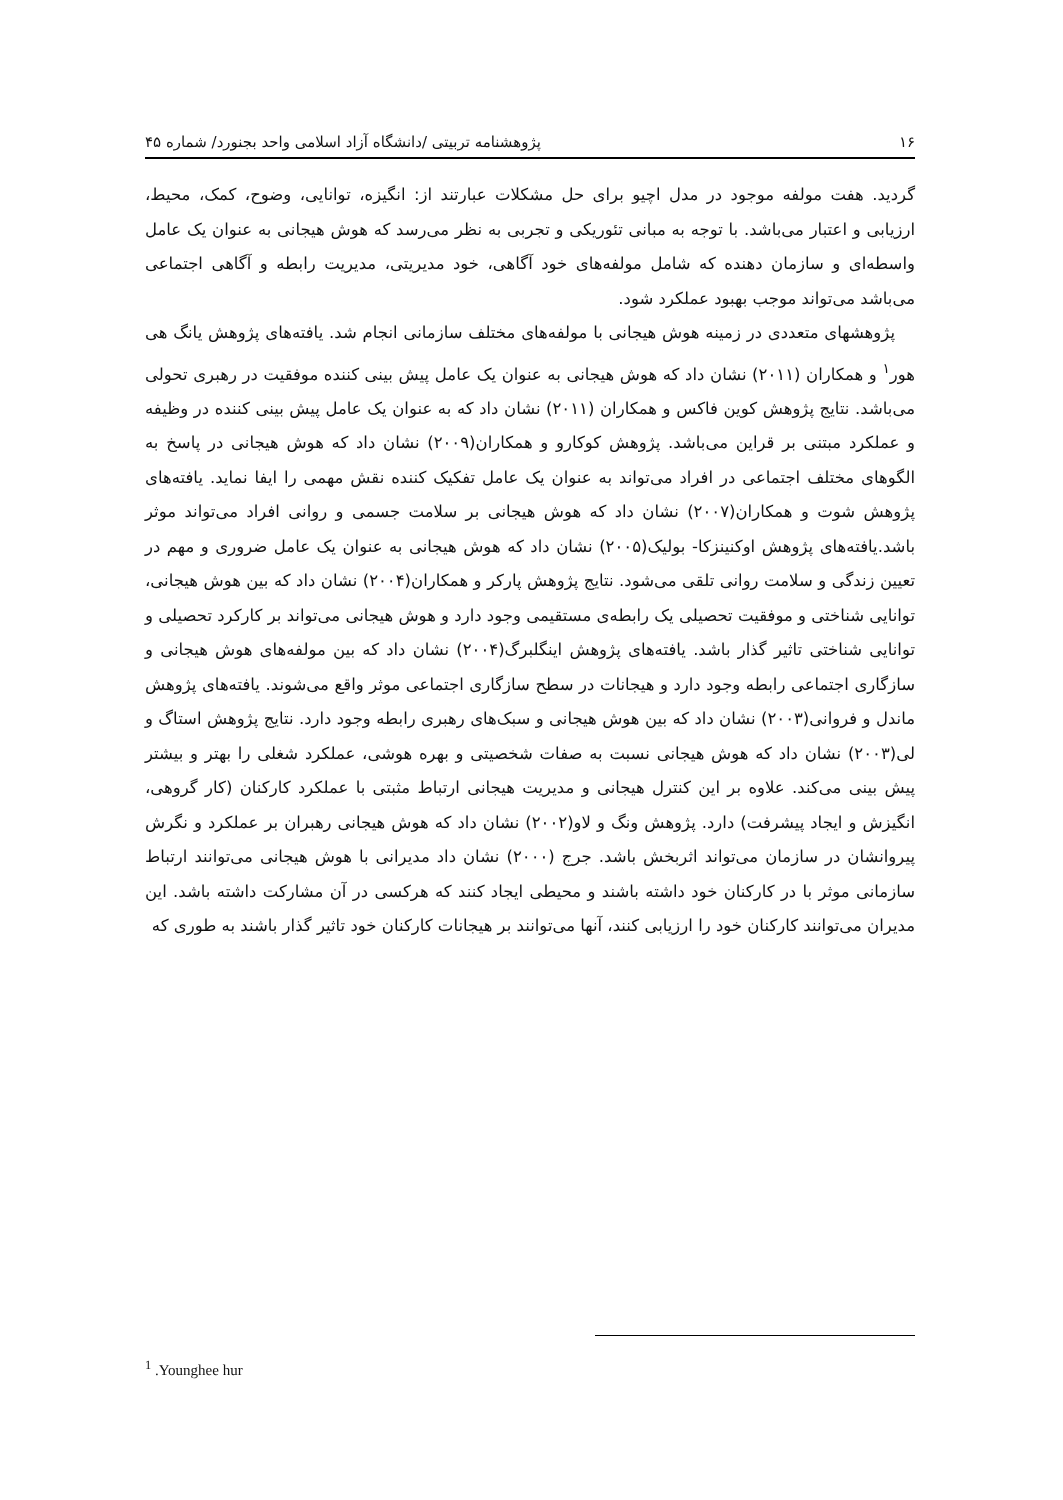۱۶ پژوهشنامه تربیتی /دانشگاه آزاد اسلامی واحد بجنورد/ شماره ۴۵
گردید. هفت مولفه موجود در مدل اچیو برای حل مشکلات عبارتند از: انگیزه، توانایی، وضوح، کمک، محیط، ارزیابی و اعتبار می‌باشد. با توجه به مبانی تئوریکی و تجربی به نظر می‌رسد که هوش هیجانی به عنوان یک عامل واسطه‌ای و سازمان دهنده که شامل مولفه‌های خود آگاهی، خود مدیریتی، مدیریت رابطه و آگاهی اجتماعی می‌باشد می‌تواند موجب بهبود عملکرد شود.
پژوهشهای متعددی در زمینه هوش هیجانی با مولفه‌های مختلف سازمانی انجام شد. یافته‌های پژوهش یانگ هی هور<sup>۱</sup> و همکاران (۲۰۱۱) نشان داد که هوش هیجانی به عنوان یک عامل پیش بینی کننده موفقیت در رهبری تحولی می‌باشد. نتایج پژوهش کوین فاکس و همکاران (۲۰۱۱) نشان داد که به عنوان یک عامل پیش بینی کننده در وظیفه و عملکرد مبتنی بر قراین می‌باشد. پژوهش کوکارو و همکاران(۲۰۰۹) نشان داد که هوش هیجانی در پاسخ به الگوهای مختلف اجتماعی در افراد می‌تواند به عنوان یک عامل تفکیک کننده نقش مهمی را ایفا نماید. یافته‌های پژوهش شوت و همکاران(۲۰۰۷) نشان داد که هوش هیجانی بر سلامت جسمی و روانی افراد می‌تواند موثر باشد.یافته‌های پژوهش اوکنینزکا- بولیک(۲۰۰۵) نشان داد که هوش هیجانی به عنوان یک عامل ضروری و مهم در تعیین زندگی و سلامت روانی تلقی می‌شود. نتایج پژوهش پارکر و همکاران(۲۰۰۴) نشان داد که بین هوش هیجانی، توانایی شناختی و موفقیت تحصیلی یک رابطه‌ی مستقیمی وجود دارد و هوش هیجانی می‌تواند بر کارکرد تحصیلی و توانایی شناختی تاثیر گذار باشد. یافته‌های پژوهش اینگلبرگ(۲۰۰۴) نشان داد که بین مولفه‌های هوش هیجانی و سازگاری اجتماعی رابطه وجود دارد و هیجانات در سطح سازگاری اجتماعی موثر واقع می‌شوند. یافته‌های پژوهش ماندل و فروانی(۲۰۰۳) نشان داد که بین هوش هیجانی و سبک‌های رهبری رابطه وجود دارد. نتایج پژوهش استاگ و لی(۲۰۰۳) نشان داد که هوش هیجانی نسبت به صفات شخصیتی و بهره هوشی، عملکرد شغلی را بهتر و بیشتر پیش بینی می‌کند. علاوه بر این کنترل هیجانی و مدیریت هیجانی ارتباط مثبتی با عملکرد کارکنان (کار گروهی، انگیزش و ایجاد پیشرفت) دارد. پژوهش ونگ و لاو(۲۰۰۲) نشان داد که هوش هیجانی رهبران بر عملکرد و نگرش پیروانشان در سازمان می‌تواند اثربخش باشد. جرج (۲۰۰۰) نشان داد مدیرانی با هوش هیجانی می‌توانند ارتباط سازمانی موثر با در کارکنان خود داشته باشند و محیطی ایجاد کنند که هرکسی در آن مشارکت داشته باشد. این مدیران می‌توانند کارکنان خود را ارزیابی کنند، آنها می‌توانند بر هیجانات کارکنان خود تاثیر گذار باشند به طوری که
<sup>1</sup> .Younghee hur